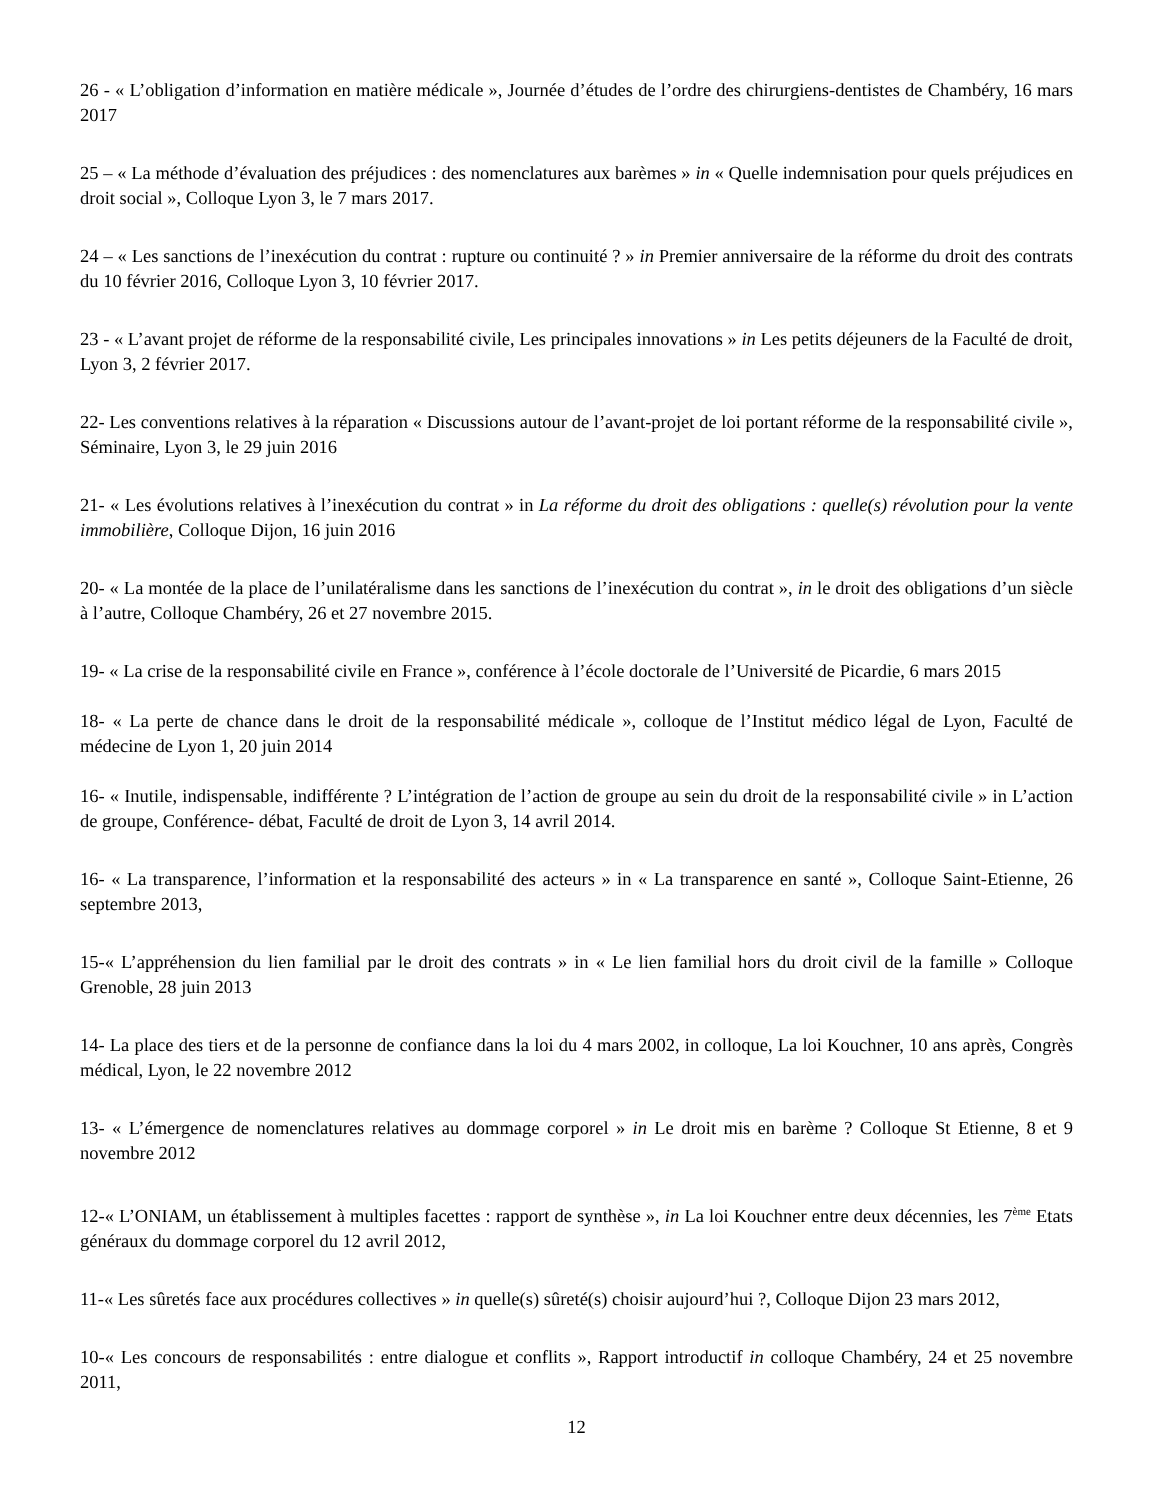26 - « L’obligation d’information en matière médicale », Journée d’études de l’ordre des chirurgiens-dentistes de Chambéry, 16 mars 2017
25 – « La méthode d’évaluation des préjudices : des nomenclatures aux barèmes » in « Quelle indemnisation pour quels préjudices en droit social », Colloque Lyon 3, le 7 mars 2017.
24 – « Les sanctions de l’inexécution du contrat : rupture ou continuité ? » in Premier anniversaire de la réforme du droit des contrats du 10 février 2016, Colloque Lyon 3, 10 février 2017.
23 - « L’avant projet de réforme de la responsabilité civile, Les principales innovations » in Les petits déjeuners de la Faculté de droit, Lyon 3, 2 février 2017.
22- Les conventions relatives à la réparation « Discussions autour de l’avant-projet de loi portant réforme de la responsabilité civile », Séminaire, Lyon 3, le 29 juin 2016
21- « Les évolutions relatives à l’inexécution du contrat » in La réforme du droit des obligations : quelle(s) révolution pour la vente immobilière, Colloque Dijon, 16 juin 2016
20- « La montée de la place de l’unilatéralisme dans les sanctions de l’inexécution du contrat », in le droit des obligations d’un siècle à l’autre, Colloque Chambéry, 26 et 27 novembre 2015.
19- « La crise de la responsabilité civile en France », conférence à l’école doctorale de l’Université de Picardie, 6 mars 2015
18- « La perte de chance dans le droit de la responsabilité médicale », colloque de l’Institut médico légal de Lyon, Faculté de médecine de Lyon 1, 20 juin 2014
16- « Inutile, indispensable, indifférente ? L’intégration de l’action de groupe au sein du droit de la responsabilité civile » in L’action de groupe, Conférence- débat, Faculté de droit de Lyon 3, 14 avril 2014.
16- « La transparence, l’information et la responsabilité des acteurs » in « La transparence en santé », Colloque Saint-Etienne, 26 septembre 2013,
15-« L’appréhension du lien familial par le droit des contrats » in « Le lien familial hors du droit civil de la famille » Colloque Grenoble, 28 juin 2013
14- La place des tiers et de la personne de confiance dans la loi du 4 mars 2002, in colloque, La loi Kouchner, 10 ans après, Congrès médical, Lyon, le 22 novembre 2012
13- « L’émergence de nomenclatures relatives au dommage corporel » in Le droit mis en barème ? Colloque St Etienne, 8 et 9 novembre 2012
12-« L’ONIAM, un établissement à multiples facettes : rapport de synthèse », in La loi Kouchner entre deux décennies, les 7<sup>ème</sup> Etats généraux du dommage corporel du 12 avril 2012,
11-« Les sûretés face aux procédures collectives » in quelle(s) sûreté(s) choisir aujourd’hui ?, Colloque Dijon 23 mars 2012,
10-« Les concours de responsabilités : entre dialogue et conflits », Rapport introductif in colloque Chambéry, 24 et 25 novembre 2011,
12